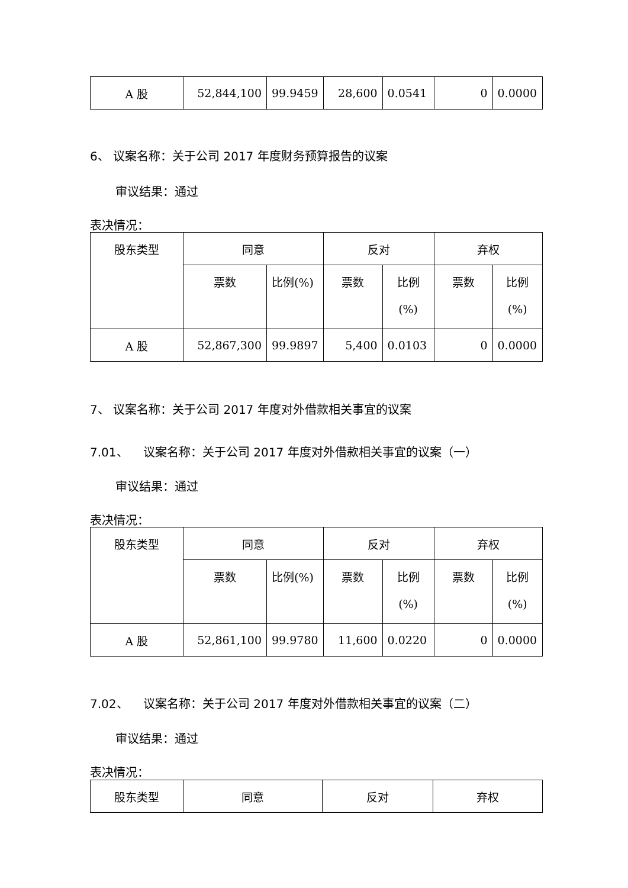| A 股 | 52,844,100 | 99.9459 | 28,600 | 0.0541 | 0 | 0.0000 |
6、 议案名称：关于公司 2017 年度财务预算报告的议案
审议结果：通过
表决情况：
| 股东类型 | 同意 | | 反对 | | 弃权 | |
| | 票数 | 比例(%) | 票数 | 比例 (%) | 票数 | 比例 (%) |
| A 股 | 52,867,300 | 99.9897 | 5,400 | 0.0103 | 0 | 0.0000 |
7、 议案名称：关于公司 2017 年度对外借款相关事宜的议案
7.01、 议案名称：关于公司 2017 年度对外借款相关事宜的议案（一）
审议结果：通过
表决情况：
| 股东类型 | 同意 | | 反对 | | 弃权 | |
| | 票数 | 比例(%) | 票数 | 比例 (%) | 票数 | 比例 (%) |
| A 股 | 52,861,100 | 99.9780 | 11,600 | 0.0220 | 0 | 0.0000 |
7.02、 议案名称：关于公司 2017 年度对外借款相关事宜的议案（二）
审议结果：通过
表决情况：
| 股东类型 | 同意 | 反对 | 弃权 |